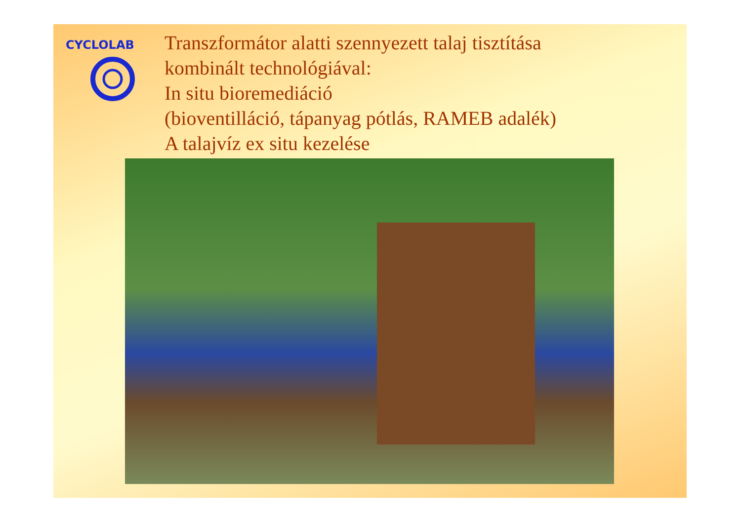CYCLOLAB
Transzformátor alatti szennyezett talaj tisztítása
kombinált technológiával:
In situ bioremediáció
(bioventilláció, tápanyag pótlás, RAMEB adalék)
A talajvíz ex situ kezelése